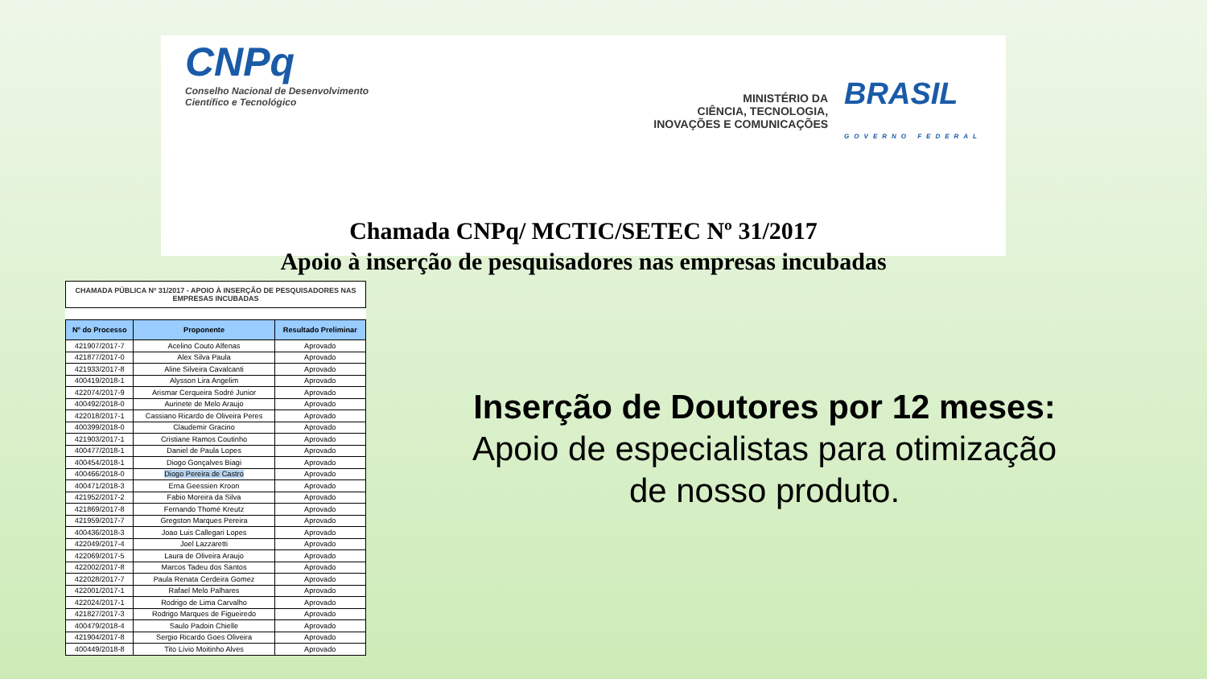CNPq
Conselho Nacional de Desenvolvimento
Científico e Tecnológico
MINISTÉRIO DA
CIÊNCIA, TECNOLOGIA,
INOVAÇÕES E COMUNICAÇÕES
BRASIL
GOVERNO FEDERAL
Chamada CNPq/ MCTIC/SETEC Nº 31/2017
Apoio à inserção de pesquisadores nas empresas incubadas
CHAMADA PÚBLICA Nº 31/2017 - APOIO À INSERÇÃO DE PESQUISADORES NAS EMPRESAS INCUBADAS
| Nº do Processo | Proponente | Resultado Preliminar |
| --- | --- | --- |
| 421907/2017-7 | Acelino Couto Alfenas | Aprovado |
| 421877/2017-0 | Alex Silva Paula | Aprovado |
| 421933/2017-8 | Aline Silveira Cavalcanti | Aprovado |
| 400419/2018-1 | Alysson Lira Angelim | Aprovado |
| 422074/2017-9 | Arismar Cerqueira Sodré Junior | Aprovado |
| 400492/2018-0 | Aurinete de Melo Araujo | Aprovado |
| 422018/2017-1 | Cassiano Ricardo de Oliveira Peres | Aprovado |
| 400399/2018-0 | Claudemir Gracino | Aprovado |
| 421903/2017-1 | Cristiane Ramos Coutinho | Aprovado |
| 400477/2018-1 | Daniel de Paula Lopes | Aprovado |
| 400454/2018-1 | Diogo Gonçalves Biagi | Aprovado |
| 400466/2018-0 | Diogo Pereira de Castro | Aprovado |
| 400471/2018-3 | Erna Geessien Kroon | Aprovado |
| 421952/2017-2 | Fabio Moreira da Silva | Aprovado |
| 421869/2017-8 | Fernando Thomé Kreutz | Aprovado |
| 421959/2017-7 | Gregston Marques Pereira | Aprovado |
| 400436/2018-3 | Joao Luis Callegari Lopes | Aprovado |
| 422049/2017-4 | Joel Lazzaretti | Aprovado |
| 422069/2017-5 | Laura de Oliveira Araujo | Aprovado |
| 422002/2017-8 | Marcos Tadeu dos Santos | Aprovado |
| 422028/2017-7 | Paula Renata Cerdeira Gomez | Aprovado |
| 422001/2017-1 | Rafael Melo Palhares | Aprovado |
| 422024/2017-1 | Rodrigo de Lima Carvalho | Aprovado |
| 421827/2017-3 | Rodrigo Marques de Figueiredo | Aprovado |
| 400479/2018-4 | Saulo Padoin Chielle | Aprovado |
| 421904/2017-8 | Sergio Ricardo Goes Oliveira | Aprovado |
| 400449/2018-8 | Tito Lívio Moitinho Alves | Aprovado |
Inserção de Doutores por 12 meses:
Apoio de especialistas para otimização de nosso produto.